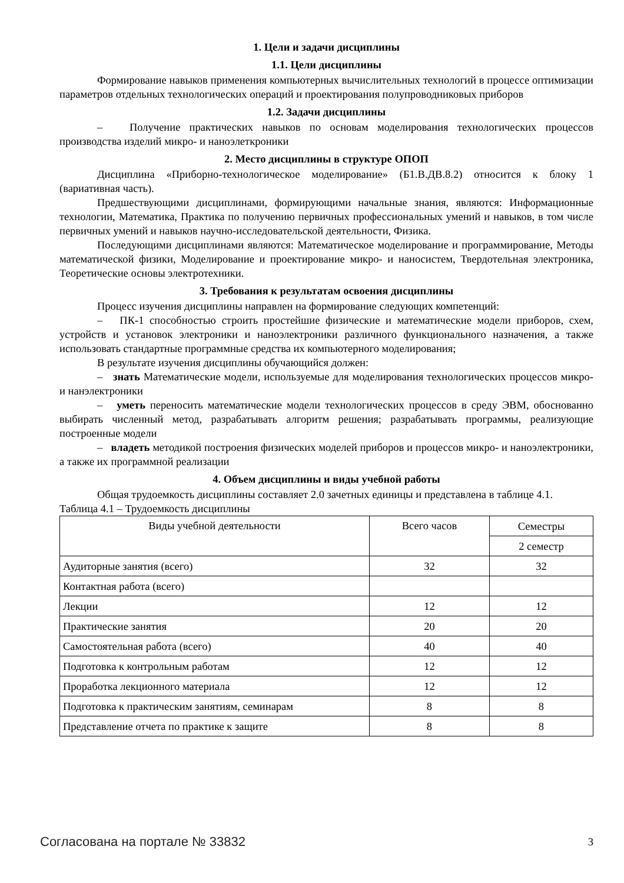1. Цели и задачи дисциплины
1.1. Цели дисциплины
Формирование навыков применения компьютерных вычислительных технологий в процессе оптимизации параметров отдельных технологических операций и проектирования полупроводниковых приборов
1.2. Задачи дисциплины
– Получение практических навыков по основам моделирования технологических процессов производства изделий микро- и наноэлеткроники
2. Место дисциплины в структуре ОПОП
Дисциплина «Приборно-технологическое моделирование» (Б1.В.ДВ.8.2) относится к блоку 1 (вариативная часть).
Предшествующими дисциплинами, формирующими начальные знания, являются: Информационные технологии, Математика, Практика по получению первичных профессиональных умений и навыков, в том числе первичных умений и навыков научно-исследовательской деятельности, Физика.
Последующими дисциплинами являются: Математическое моделирование и программирование, Методы математической физики, Моделирование и проектирование микро- и наносистем, Твердотельная электроника, Теоретические основы электротехники.
3. Требования к результатам освоения дисциплины
Процесс изучения дисциплины направлен на формирование следующих компетенций:
– ПК-1 способностью строить простейшие физические и математические модели приборов, схем, устройств и установок электроники и наноэлектроники различного функционального назначения, а также использовать стандартные программные средства их компьютерного моделирования;
В результате изучения дисциплины обучающийся должен:
– знать Математические модели, используемые для моделирования технологических процессов микро- и нанэлектроники
– уметь переносить математические модели технологических процессов в среду ЭВМ, обоснованно выбирать численный метод, разрабатывать алгоритм решения; разрабатывать программы, реализующие построенные модели
– владеть методикой построения физических моделей приборов и процессов микро- и наноэлектроники, а также их программной реализации
4. Объем дисциплины и виды учебной работы
Общая трудоемкость дисциплины составляет 2.0 зачетных единицы и представлена в таблице 4.1.
Таблица 4.1 – Трудоемкость дисциплины
| Виды учебной деятельности | Всего часов | Семестры |
| --- | --- | --- |
| | | 2 семестр |
| Аудиторные занятия (всего) | 32 | 32 |
| Контактная работа (всего) | | |
| Лекции | 12 | 12 |
| Практические занятия | 20 | 20 |
| Самостоятельная работа (всего) | 40 | 40 |
| Подготовка к контрольным работам | 12 | 12 |
| Проработка лекционного материала | 12 | 12 |
| Подготовка к практическим занятиям, семинарам | 8 | 8 |
| Представление отчета по практике к защите | 8 | 8 |
Согласована на портале № 33832 3